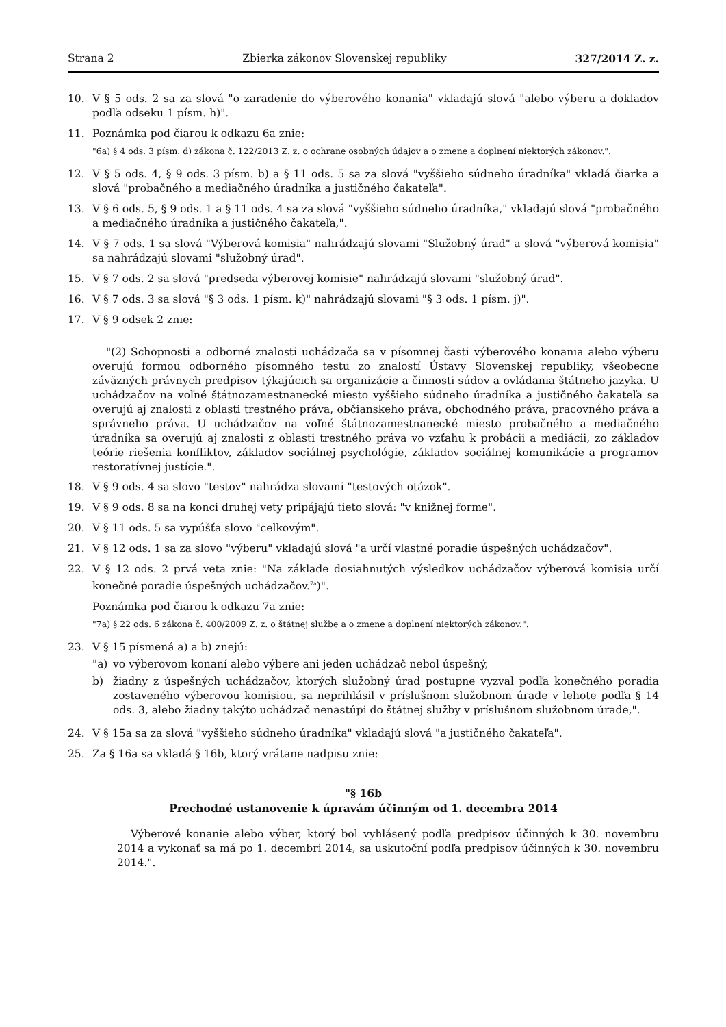Strana 2 Zbierka zákonov Slovenskej republiky 327/2014 Z. z.
10. V § 5 ods. 2 sa za slová "o zaradenie do výberového konania" vkladajú slová "alebo výberu a dokladov podľa odseku 1 písm. h)".
11. Poznámka pod čiarou k odkazu 6a znie:
"6a) § 4 ods. 3 písm. d) zákona č. 122/2013 Z. z. o ochrane osobných údajov a o zmene a doplnení niektorých zákonov.".
12. V § 5 ods. 4, § 9 ods. 3 písm. b) a § 11 ods. 5 sa za slová "vyššieho súdneho úradníka" vkladá čiarka a slová "probačného a mediačného úradníka a justičného čakateľa".
13. V § 6 ods. 5, § 9 ods. 1 a § 11 ods. 4 sa za slová "vyššieho súdneho úradníka," vkladajú slová "probačného a mediačného úradníka a justičného čakateľa,".
14. V § 7 ods. 1 sa slová "Výberová komisia" nahrádzajú slovami "Služobný úrad" a slová "výberová komisia" sa nahrádzajú slovami "služobný úrad".
15. V § 7 ods. 2 sa slová "predseda výberovej komisie" nahrádzajú slovami "služobný úrad".
16. V § 7 ods. 3 sa slová "§ 3 ods. 1 písm. k)" nahrádzajú slovami "§ 3 ods. 1 písm. j)".
17. V § 9 odsek 2 znie:
"(2) Schopnosti a odborné znalosti uchádzača sa v písomnej časti výberového konania alebo výberu overujú formou odborného písomného testu zo znalostí Ústavy Slovenskej republiky, všeobecne záväzných právnych predpisov týkajúcich sa organizácie a činnosti súdov a ovládania štátneho jazyka. U uchádzačov na voľné štátnozamestnanecké miesto vyššieho súdneho úradníka a justičného čakateľa sa overujú aj znalosti z oblasti trestného práva, občianskeho práva, obchodného práva, pracovného práva a správneho práva. U uchádzačov na voľné štátnozamestnanecké miesto probačného a mediačného úradníka sa overujú aj znalosti z oblasti trestného práva vo vzťahu k probácii a mediácii, zo základov teórie riešenia konfliktov, základov sociálnej psychológie, základov sociálnej komunikácie a programov restoratívnej justície.".
18. V § 9 ods. 4 sa slovo "testov" nahrádza slovami "testových otázok".
19. V § 9 ods. 8 sa na konci druhej vety pripájajú tieto slová: "v knižnej forme".
20. V § 11 ods. 5 sa vypúšťa slovo "celkovým".
21. V § 12 ods. 1 sa za slovo "výberu" vkladajú slová "a určí vlastné poradie úspešných uchádzačov".
22. V § 12 ods. 2 prvá veta znie: "Na základe dosiahnutých výsledkov uchádzačov výberová komisia určí konečné poradie úspešných uchádzačov.<sup>7a</sup>)".
Poznámka pod čiarou k odkazu 7a znie:
"7a) § 22 ods. 6 zákona č. 400/2009 Z. z. o štátnej službe a o zmene a doplnení niektorých zákonov.".
23. V § 15 písmená a) a b) znejú:
"a) vo výberovom konaní alebo výbere ani jeden uchádzač nebol úspešný,
b) žiadny z úspešných uchádzačov, ktorých služobný úrad postupne vyzval podľa konečného poradia zostaveného výberovou komisiou, sa neprihlásil v príslušnom služobnom úrade v lehote podľa § 14 ods. 3, alebo žiadny takýto uchádzač nenastúpi do štátnej služby v príslušnom služobnom úrade,".
24. V § 15a sa za slová "vyššieho súdneho úradníka" vkladajú slová "a justičného čakateľa".
25. Za § 16a sa vkladá § 16b, ktorý vrátane nadpisu znie:
"§ 16b
Prechodné ustanovenie k úpravám účinným od 1. decembra 2014
Výberové konanie alebo výber, ktorý bol vyhlásený podľa predpisov účinných k 30. novembru 2014 a vykonať sa má po 1. decembri 2014, sa uskutoční podľa predpisov účinných k 30. novembru 2014.".